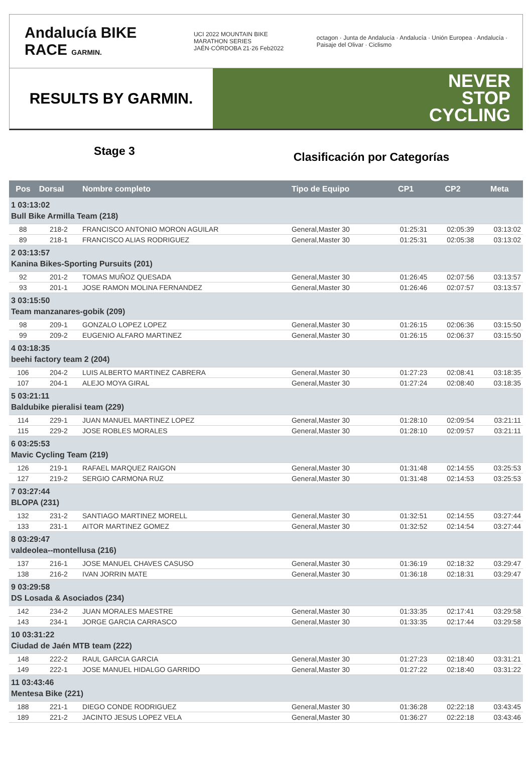Andalucía BIKE RACE GARMIN.
UCI 2022 MOUNTAIN BIKE MARATHON SERIES
JAÉN·CÓRDOBA 21·26 Feb2022
octagon · Junta de Andalucía · Andalucía · Unión Europea · Andalucía · Paisaje del Olivar · Ciclismo
RESULTS BY GARMIN.
NEVER
STOP
CYCLING
Stage 3
Clasificación por Categorías
| Pos | Dorsal | Nombre completo | Tipo de Equipo | CP1 | CP2 | Meta |
| --- | --- | --- | --- | --- | --- | --- |
| 1 03:13:02 Bull Bike Armilla Team (218) | | | | | | |
| 88 | 218-2 | FRANCISCO ANTONIO MORON AGUILAR | General,Master 30 | 01:25:31 | 02:05:39 | 03:13:02 |
| 89 | 218-1 | FRANCISCO ALIAS RODRIGUEZ | General,Master 30 | 01:25:31 | 02:05:38 | 03:13:02 |
| 2 03:13:57 Kanina Bikes-Sporting Pursuits (201) | | | | | | |
| 92 | 201-2 | TOMAS MUÑOZ QUESADA | General,Master 30 | 01:26:45 | 02:07:56 | 03:13:57 |
| 93 | 201-1 | JOSE RAMON MOLINA FERNANDEZ | General,Master 30 | 01:26:46 | 02:07:57 | 03:13:57 |
| 3 03:15:50 Team manzanares-gobik (209) | | | | | | |
| 98 | 209-1 | GONZALO LOPEZ LOPEZ | General,Master 30 | 01:26:15 | 02:06:36 | 03:15:50 |
| 99 | 209-2 | EUGENIO ALFARO MARTINEZ | General,Master 30 | 01:26:15 | 02:06:37 | 03:15:50 |
| 4 03:18:35 beehi factory team 2 (204) | | | | | | |
| 106 | 204-2 | LUIS ALBERTO MARTINEZ CABRERA | General,Master 30 | 01:27:23 | 02:08:41 | 03:18:35 |
| 107 | 204-1 | ALEJO MOYA GIRAL | General,Master 30 | 01:27:24 | 02:08:40 | 03:18:35 |
| 5 03:21:11 Baldubike pieralisi team (229) | | | | | | |
| 114 | 229-1 | JUAN MANUEL MARTINEZ LOPEZ | General,Master 30 | 01:28:10 | 02:09:54 | 03:21:11 |
| 115 | 229-2 | JOSE ROBLES MORALES | General,Master 30 | 01:28:10 | 02:09:57 | 03:21:11 |
| 6 03:25:53 Mavic Cycling Team (219) | | | | | | |
| 126 | 219-1 | RAFAEL MARQUEZ RAIGON | General,Master 30 | 01:31:48 | 02:14:55 | 03:25:53 |
| 127 | 219-2 | SERGIO CARMONA RUZ | General,Master 30 | 01:31:48 | 02:14:53 | 03:25:53 |
| 7 03:27:44 BLOPA (231) | | | | | | |
| 132 | 231-2 | SANTIAGO MARTINEZ MORELL | General,Master 30 | 01:32:51 | 02:14:55 | 03:27:44 |
| 133 | 231-1 | AITOR MARTINEZ GOMEZ | General,Master 30 | 01:32:52 | 02:14:54 | 03:27:44 |
| 8 03:29:47 valdeolea--montellusa (216) | | | | | | |
| 137 | 216-1 | JOSE MANUEL CHAVES CASUSO | General,Master 30 | 01:36:19 | 02:18:32 | 03:29:47 |
| 138 | 216-2 | IVAN JORRIN MATE | General,Master 30 | 01:36:18 | 02:18:31 | 03:29:47 |
| 9 03:29:58 DS Losada & Asociados (234) | | | | | | |
| 142 | 234-2 | JUAN MORALES MAESTRE | General,Master 30 | 01:33:35 | 02:17:41 | 03:29:58 |
| 143 | 234-1 | JORGE GARCIA CARRASCO | General,Master 30 | 01:33:35 | 02:17:44 | 03:29:58 |
| 10 03:31:22 Ciudad de Jaén MTB team (222) | | | | | | |
| 148 | 222-2 | RAUL GARCIA GARCIA | General,Master 30 | 01:27:23 | 02:18:40 | 03:31:21 |
| 149 | 222-1 | JOSE MANUEL HIDALGO GARRIDO | General,Master 30 | 01:27:22 | 02:18:40 | 03:31:22 |
| 11 03:43:46 Mentesa Bike (221) | | | | | | |
| 188 | 221-1 | DIEGO CONDE RODRIGUEZ | General,Master 30 | 01:36:28 | 02:22:18 | 03:43:45 |
| 189 | 221-2 | JACINTO JESUS LOPEZ VELA | General,Master 30 | 01:36:27 | 02:22:18 | 03:43:46 |